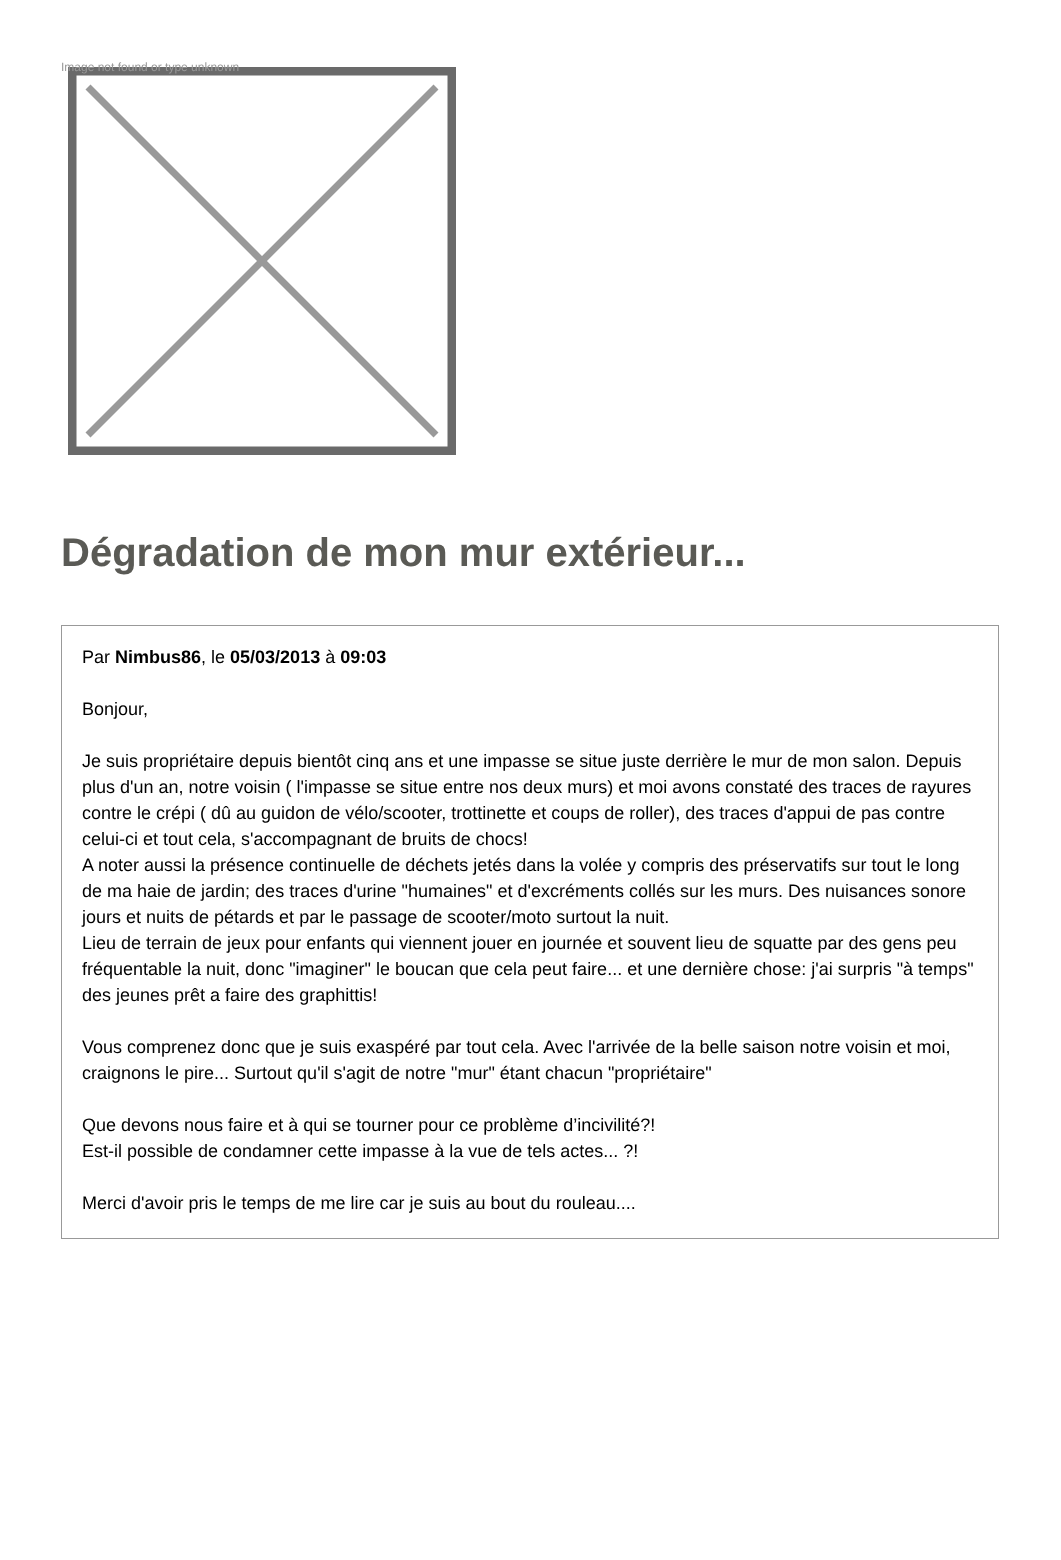Image not found or type unknown
Dégradation de mon mur extérieur...
Par Nimbus86, le 05/03/2013 à 09:03
Bonjour,
Je suis propriétaire depuis bientôt cinq ans et une impasse se situe juste derrière le mur de mon salon. Depuis plus d'un an, notre voisin ( l'impasse se situe entre nos deux murs) et moi avons constaté des traces de rayures contre le crépi ( dû au guidon de vélo/scooter, trottinette et coups de roller), des traces d'appui de pas contre celui-ci et tout cela, s'accompagnant de bruits de chocs!
A noter aussi la présence continuelle de déchets jetés dans la volée y compris des préservatifs sur tout le long de ma haie de jardin; des traces d'urine "humaines" et d'excréments collés sur les murs. Des nuisances sonore jours et nuits de pétards et par le passage de scooter/moto surtout la nuit.
Lieu de terrain de jeux pour enfants qui viennent jouer en journée et souvent lieu de squatte par des gens peu fréquentable la nuit, donc "imaginer" le boucan que cela peut faire... et une dernière chose: j'ai surpris "à temps" des jeunes prêt a faire des graphittis!
Vous comprenez donc que je suis exaspéré par tout cela. Avec l'arrivée de la belle saison notre voisin et moi, craignons le pire... Surtout qu'il s'agit de notre "mur" étant chacun "propriétaire"
Que devons nous faire et à qui se tourner pour ce problème d’incivilité?!
Est-il possible de condamner cette impasse à la vue de tels actes... ?!
Merci d'avoir pris le temps de me lire car je suis au bout du rouleau....